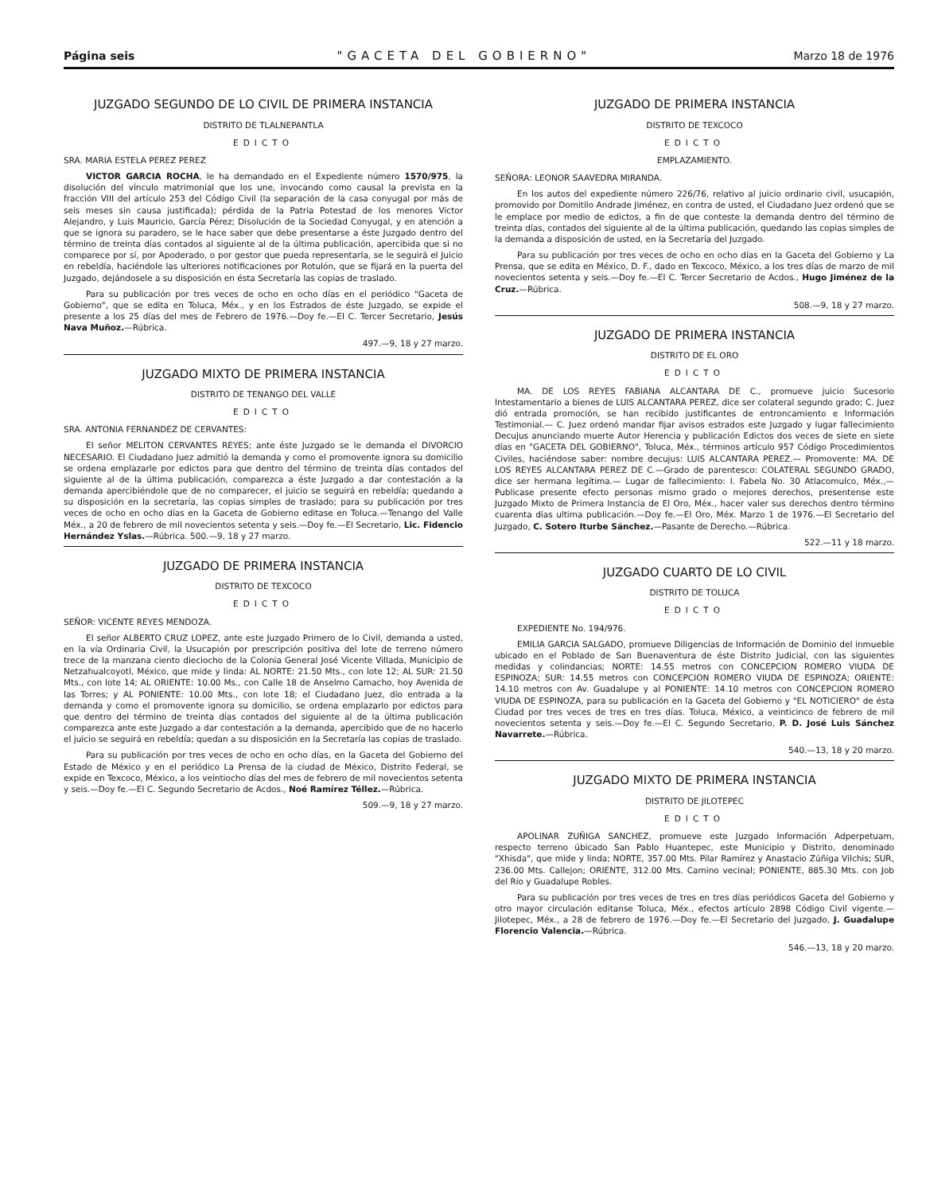Página seis "GACETA DEL GOBIERNO" Marzo 18 de 1976
JUZGADO SEGUNDO DE LO CIVIL DE PRIMERA INSTANCIA
DISTRITO DE TLALNEPANTLA
EDICTO
SRA. MARIA ESTELA PEREZ PEREZ
VICTOR GARCIA ROCHA, le ha demandado en el Expediente número 1570/975, la disolución del vínculo matrimonial que los une, invocando como causal la prevista en la fracción VIII del artículo 253 del Código Civil (la separación de la casa conyugal por más de seis meses sin causa justificada); pérdida de la Patria Potestad de los menores Victor Alejandro, y Luis Mauricio, García Pérez; Disolución de la Sociedad Conyugal, y en atención a que se ignora su paradero, se le hace saber que debe presentarse a éste Juzgado dentro del término de treinta días contados al siguiente al de la última publicación, apercibida que si no comparece por sí, por Apoderado, o por gestor que pueda representarla, se le seguirá el Juicio en rebeldía, haciéndole las ulteriores notificaciones por Rotulón, que se fijará en la puerta del Juzgado, dejándosele a su disposición en ésta Secretaría las copias de traslado.
Para su publicación por tres veces de ocho en ocho días en el periódico "Gaceta de Gobierno", que se edita en Toluca, Méx., y en los Estrados de éste Juzgado, se expide el presente a los 25 días del mes de Febrero de 1976.—Doy fe.—El C. Tercer Secretario, Jesús Nava Muñoz.—Rúbrica.
497.—9, 18 y 27 marzo.
JUZGADO MIXTO DE PRIMERA INSTANCIA
DISTRITO DE TENANGO DEL VALLE
EDICTO
SRA. ANTONIA FERNANDEZ DE CERVANTES:
El señor MELITON CERVANTES REYES; ante éste Juzgado se le demanda el DIVORCIO NECESARIO. El Ciudadano Juez admitió la demanda y como el promovente ignora su domicilio se ordena emplazarle por edictos para que dentro del término de treinta días contados del siguiente al de la última publicación, comparezca a éste Juzgado a dar contestación a la demanda apercibiéndole que de no comparecer, el juicio se seguirá en rebeldía; quedando a su disposición en la secretaría, las copias simples de traslado; para su publicación por tres veces de ocho en ocho días en la Gaceta de Gobierno editase en Toluca.—Tenango del Valle Méx., a 20 de febrero de mil novecientos setenta y seis.—Doy fe.—El Secretario, Lic. Fidencio Hernández Yslas.—Rúbrica. 500.—9, 18 y 27 marzo.
JUZGADO DE PRIMERA INSTANCIA
DISTRITO DE TEXCOCO
EDICTO
SEÑOR: VICENTE REYES MENDOZA.
El señor ALBERTO CRUZ LOPEZ, ante este Juzgado Primero de lo Civil, demanda a usted, en la vía Ordinaria Civil, la Usucapión por prescripción positiva del lote de terreno número trece de la manzana ciento dieciocho de la Colonia General José Vicente Villada, Municipio de Netzahualcoyotl, México, que mide y linda: AL NORTE: 21.50 Mts., con lote 12; AL SUR: 21.50 Mts., con lote 14; AL ORIENTE: 10.00 Ms., con Calle 18 de Anselmo Camacho, hoy Avenida de las Torres; y AL PONIENTE: 10.00 Mts., con lote 18; el Ciudadano Juez, dio entrada a la demanda y como el promovente ignora su domicilio, se ordena emplazarlo por edictos para que dentro del término de treinta días contados del siguiente al de la última publicación comparezca ante este Juzgado a dar contestación a la demanda, apercibido que de no hacerlo el juicio se seguirá en rebeldía; quedan a su disposición en la Secretaría las copias de traslado.
Para su publicación por tres veces de ocho en ocho días, en la Gaceta del Gobierno del Estado de México y en el periódico La Prensa de la ciudad de México, Distrito Federal, se expide en Texcoco, México, a los veintiocho días del mes de febrero de mil novecientos setenta y seis.—Doy fe.—El C. Segundo Secretario de Acdos., Noé Ramírez Téllez.—Rúbrica.
509.—9, 18 y 27 marzo.
JUZGADO DE PRIMERA INSTANCIA
DISTRITO DE TEXCOCO
EDICTO
EMPLAZAMIENTO.
SEÑORA: LEONOR SAAVEDRA MIRANDA.
En los autos del expediente número 226/76, relativo al juicio ordinario civil, usucapión, promovido por Domitilo Andrade Jiménez, en contra de usted, el Ciudadano Juez ordenó que se le emplace por medio de edictos, a fin de que conteste la demanda dentro del término de treinta días, contados del siguiente al de la última publicación, quedando las copias simples de la demanda a disposición de usted, en la Secretaría del Juzgado.
Para su publicación por tres veces de ocho en ocho días en la Gaceta del Gobierno y La Prensa, que se edita en México, D. F., dado en Texcoco, México, a los tres días de marzo de mil novecientos setenta y seis.—Doy fe.—El C. Tercer Secretario de Acdos., Hugo Jiménez de la Cruz.—Rúbrica.
508.—9, 18 y 27 marzo.
JUZGADO DE PRIMERA INSTANCIA
DISTRITO DE EL ORO
EDICTO
MA. DE LOS REYES FABIANA ALCANTARA DE C., promueve juicio Sucesorio Intestamentario a bienes de LUIS ALCANTARA PEREZ, dice ser colateral segundo grado; C. Juez dió entrada promoción, se han recibido justificantes de entroncamiento e Información Testimonial.— C. Juez ordenó mandar fijar avisos estrados este Juzgado y lugar fallecimiento Decujus anunciando muerte Autor Herencia y publicación Edictos dos veces de siete en siete días en "GACETA DEL GOBIERNO", Toluca, Méx., términos artículo 957 Código Procedimientos Civiles, haciéndose saber: nombre decujus: LUIS ALCANTARA PEREZ.— Promovente: MA. DE LOS REYES ALCANTARA PEREZ DE C.—Grado de parentesco: COLATERAL SEGUNDO GRADO, dice ser hermana legítima.— Lugar de fallecimiento: I. Fabela No. 30 Atlacomulco, Méx.,— Publicase presente efecto personas mismo grado o mejores derechos, presentense este Juzgado Mixto de Primera Instancia de El Oro, Méx., hacer valer sus derechos dentro término cuarenta días ultima publicación.—Doy fe.—El Oro, Méx. Marzo 1 de 1976.—El Secretario del Juzgado, C. Sotero Iturbe Sánchez.—Pasante de Derecho.—Rúbrica.
522.—11 y 18 marzo.
JUZGADO CUARTO DE LO CIVIL
DISTRITO DE TOLUCA
EDICTO
EXPEDIENTE No. 194/976.
EMILIA GARCIA SALGADO, promueve Diligencias de Información de Dominio del inmueble ubicado en el Poblado de San Buenaventura de éste Distrito Judicial, con las siguientes medidas y colindancias; NORTE: 14.55 metros con CONCEPCION ROMERO VIUDA DE ESPINOZA; SUR: 14.55 metros con CONCEPCION ROMERO VIUDA DE ESPINOZA; ORIENTE: 14.10 metros con Av. Guadalupe y al PONIENTE: 14.10 metros con CONCEPCION ROMERO VIUDA DE ESPINOZA, para su publicación en la Gaceta del Gobierno y "EL NOTICIERO" de ésta Ciudad por tres veces de tres en tres días. Toluca, México, a veinticinco de febrero de mil novecientos setenta y seis.—Doy fe.—El C. Segundo Secretario, P. D. José Luis Sánchez Navarrete.—Rúbrica.
540.—13, 18 y 20 marzo.
JUZGADO MIXTO DE PRIMERA INSTANCIA
DISTRITO DE JILOTEPEC
EDICTO
APOLINAR ZUÑIGA SANCHEZ, promueve este Juzgado Información Adperpetuam, respecto terreno úbicado San Pablo Huantepec, este Municipio y Distrito, denominado "Xhisda", que mide y linda; NORTE, 357.00 Mts. Pilar Ramírez y Anastacio Zúñiga Vilchis; SUR, 236.00 Mts. Callejon; ORIENTE, 312.00 Mts. Camino vecinal; PONIENTE, 885.30 Mts. con Job del Rio y Guadalupe Robles.
Para su publicación por tres veces de tres en tres días periódicos Gaceta del Gobierno y otro mayor circulación editanse Toluca, Méx., efectos artículo 2898 Código Civil vigente.—Jilotepec, Méx., a 28 de febrero de 1976.—Doy fe.—El Secretario del Juzgado, J. Guadalupe Florencio Valencia.—Rúbrica.
546.—13, 18 y 20 marzo.